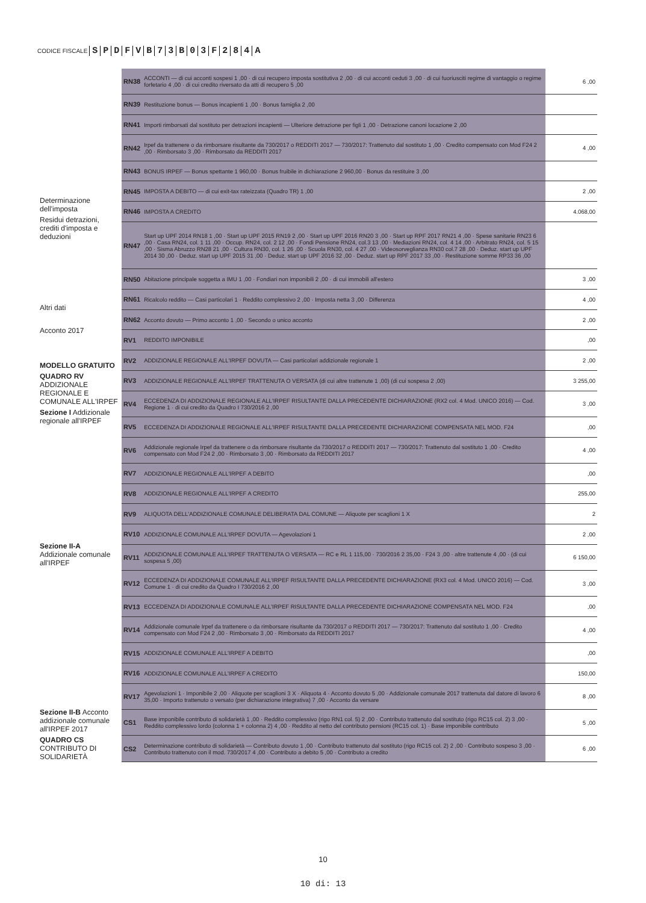CODICE FISCALE SPDFVB 73 B 03 F 284 A
Determinazione dell'imposta
Residui detrazioni, crediti d'imposta e deduzioni
Altri dati
Acconto 2017
MODELLO GRATUITO
QUADRO RV ADDIZIONALE REGIONALE E COMUNALE ALL'IRPEF
Sezione I Addizionale regionale all'IRPEF
Sezione II-A Addizionale comunale all'IRPEF
Sezione II-B Acconto addizionale comunale all'IRPEF 2017
QUADRO CS CONTRIBUTO DI SOLIDARIETÀ
| RN38 | ACCONTI — di cui acconti sospesi 1 ,00 · di cui recupero imposta sostitutiva 2 ,00 · di cui acconti ceduti 3 ,00 · di cui fuoriusciti regime di vantaggio o regime forfetario 4 ,00 · di cui credito riversato da atti di recupero 5 ,00 | 6 ,00 |
| RN39 | Restituzione bonus — Bonus incapienti 1 ,00 · Bonus famiglia 2 ,00 | |
| RN41 | Importi rimborsati dal sostituto per detrazioni incapienti — Ulteriore detrazione per figli 1 ,00 · Detrazione canoni locazione 2 ,00 | |
| RN42 | Irpef da trattenere o da rimborsare risultante da 730/2017 o REDDITI 2017 — 730/2017: Trattenuto dal sostituto 1 ,00 · Credito compensato con Mod F24 2 ,00 · Rimborsato 3 ,00 · Rimborsato da REDDITI 2017 | 4 ,00 |
| RN43 | BONUS IRPEF — Bonus spettante 1 960,00 · Bonus fruibile in dichiarazione 2 960,00 · Bonus da restituire 3 ,00 | |
| RN45 | IMPOSTA A DEBITO — di cui exit-tax rateizzata (Quadro TR) 1 ,00 | 2 ,00 |
| RN46 | IMPOSTA A CREDITO | 4.068,00 |
| RN47 | Start up UPF 2014 RN18 1 ,00 · Start up UPF 2015 RN19 2 ,00 · Start up UPF 2016 RN20 3 ,00 · Start up RPF 2017 RN21 4 ,00 · Spese sanitarie RN23 6 ,00 · Casa RN24, col. 1 11 ,00 · Occup. RN24, col. 2 12 ,00 · Fondi Pensione RN24, col.3 13 ,00 · Mediazioni RN24, col. 4 14 ,00 · Arbitrato RN24, col. 5 15 ,00 · Sisma Abruzzo RN28 21 ,00 · Cultura RN30, col. 1 26 ,00 · Scuola RN30, col. 4 27 ,00 · Videosorveglianza RN30 col.7 28 ,00 · Deduz. start up UPF 2014 30 ,00 · Deduz. start up UPF 2015 31 ,00 · Deduz. start up UPF 2016 32 ,00 · Deduz. start up RPF 2017 33 ,00 · Restituzione somme RP33 36 ,00 | |
| RN50 | Abitazione principale soggetta a IMU 1 ,00 · Fondiari non imponibili 2 ,00 · di cui immobili all'estero | 3 ,00 |
| RN61 | Ricalcolo reddito — Casi particolari 1 · Reddito complessivo 2 ,00 · Imposta netta 3 ,00 · Differenza | 4 ,00 |
| RN62 | Acconto dovuto — Primo acconto 1 ,00 · Secondo o unico acconto | 2 ,00 |
| RV1 | REDDITO IMPONIBILE | ,00 |
| RV2 | ADDIZIONALE REGIONALE ALL'IRPEF DOVUTA — Casi particolari addizionale regionale 1 | 2 ,00 |
| RV3 | ADDIZIONALE REGIONALE ALL'IRPEF TRATTENUTA O VERSATA (di cui altre trattenute 1 ,00) (di cui sospesa 2 ,00) | 3 255,00 |
| RV4 | ECCEDENZA DI ADDIZIONALE REGIONALE ALL'IRPEF RISULTANTE DALLA PRECEDENTE DICHIARAZIONE (RX2 col. 4 Mod. UNICO 2016) — Cod. Regione 1 · di cui credito da Quadro I 730/2016 2 ,00 | 3 ,00 |
| RV5 | ECCEDENZA DI ADDIZIONALE REGIONALE ALL'IRPEF RISULTANTE DALLA PRECEDENTE DICHIARAZIONE COMPENSATA NEL MOD. F24 | ,00 |
| RV6 | Addizionale regionale Irpef da trattenere o da rimborsare risultante da 730/2017 o REDDITI 2017 — 730/2017: Trattenuto dal sostituto 1 ,00 · Credito compensato con Mod F24 2 ,00 · Rimborsato 3 ,00 · Rimborsato da REDDITI 2017 | 4 ,00 |
| RV7 | ADDIZIONALE REGIONALE ALL'IRPEF A DEBITO | ,00 |
| RV8 | ADDIZIONALE REGIONALE ALL'IRPEF A CREDITO | 255,00 |
| RV9 | ALIQUOTA DELL'ADDIZIONALE COMUNALE DELIBERATA DAL COMUNE — Aliquote per scaglioni 1 X | 2 |
| RV10 | ADDIZIONALE COMUNALE ALL'IRPEF DOVUTA — Agevolazioni 1 | 2 ,00 |
| RV11 | ADDIZIONALE COMUNALE ALL'IRPEF TRATTENUTA O VERSATA — RC e RL 1 115,00 · 730/2016 2 35,00 · F24 3 ,00 · altre trattenute 4 ,00 · (di cui sospesa 5 ,00) | 6 150,00 |
| RV12 | ECCEDENZA DI ADDIZIONALE COMUNALE ALL'IRPEF RISULTANTE DALLA PRECEDENTE DICHIARAZIONE (RX3 col. 4 Mod. UNICO 2016) — Cod. Comune 1 · di cui credito da Quadro I 730/2016 2 ,00 | 3 ,00 |
| RV13 | ECCEDENZA DI ADDIZIONALE COMUNALE ALL'IRPEF RISULTANTE DALLA PRECEDENTE DICHIARAZIONE COMPENSATA NEL MOD. F24 | ,00 |
| RV14 | Addizionale comunale Irpef da trattenere o da rimborsare risultante da 730/2017 o REDDITI 2017 — 730/2017: Trattenuto dal sostituto 1 ,00 · Credito compensato con Mod F24 2 ,00 · Rimborsato 3 ,00 · Rimborsato da REDDITI 2017 | 4 ,00 |
| RV15 | ADDIZIONALE COMUNALE ALL'IRPEF A DEBITO | ,00 |
| RV16 | ADDIZIONALE COMUNALE ALL'IRPEF A CREDITO | 150,00 |
| RV17 | Agevolazioni 1 · Imponibile 2 ,00 · Aliquote per scaglioni 3 X · Aliquota 4 · Acconto dovuto 5 ,00 · Addizionale comunale 2017 trattenuta dal datore di lavoro 6 35,00 · Importo trattenuto o versato (per dichiarazione integrativa) 7 ,00 · Acconto da versare | 8 ,00 |
| CS1 | Base imponibile contributo di solidarietà 1 ,00 · Reddito complessivo (rigo RN1 col. 5) 2 ,00 · Contributo trattenuto dal sostituto (rigo RC15 col. 2) 3 ,00 · Reddito complessivo lordo (colonna 1 + colonna 2) 4 ,00 · Reddito al netto del contributo pensioni (RC15 col. 1) · Base imponibile contributo | 5 ,00 |
| CS2 | Determinazione contributo di solidarietà — Contributo dovuto 1 ,00 · Contributo trattenuto dal sostituto (rigo RC15 col. 2) 2 ,00 · Contributo sospeso 3 ,00 · Contributo trattenuto con il mod. 730/2017 4 ,00 · Contributo a debito 5 ,00 · Contributo a credito | 6 ,00 |
10
10 di: 13